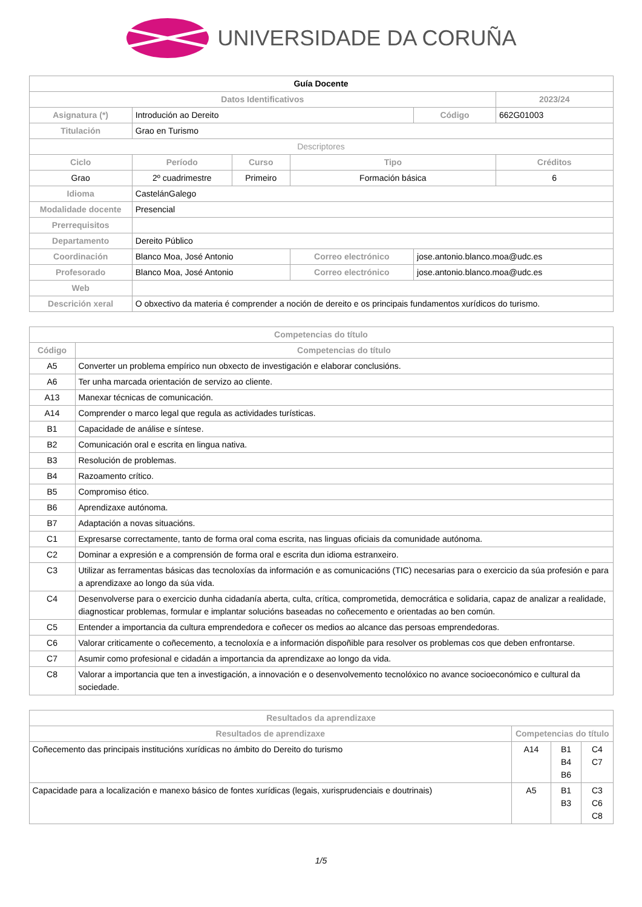UNIVERSIDADE DA CORUÑA
| Guía Docente | | | | | |
| --- | --- | --- | --- | --- | --- |
| Datos Identificativos | | | | | 2023/24 |
| Asignatura (*) | Introdución ao Dereito | | | Código | 662G01003 |
| Titulación | Grao en Turismo | | | | |
| Descriptores | | | | | |
| Ciclo | Período | Curso | Tipo | | Créditos |
| Grao | 2º cuadrimestre | Primeiro | Formación básica | | 6 |
| Idioma | CastelánGalego | | | | |
| Modalidade docente | Presencial | | | | |
| Prerrequisitos | | | | | |
| Departamento | Dereito Público | | | | |
| Coordinación | Blanco Moa, José Antonio | | Correo electrónico | jose.antonio.blanco.moa@udc.es | |
| Profesorado | Blanco Moa, José Antonio | | Correo electrónico | jose.antonio.blanco.moa@udc.es | |
| Web | | | | | |
| Descrición xeral | O obxectivo da materia é comprender a noción de dereito e os principais fundamentos xurídicos do turismo. | | | | |
| Competencias do título | |
| --- | --- |
| Código | Competencias do título |
| A5 | Converter un problema empírico nun obxecto de investigación e elaborar conclusións. |
| A6 | Ter unha marcada orientación de servizo ao cliente. |
| A13 | Manexar técnicas de comunicación. |
| A14 | Comprender o marco legal que regula as actividades turísticas. |
| B1 | Capacidade de análise e síntese. |
| B2 | Comunicación oral e escrita en lingua nativa. |
| B3 | Resolución de problemas. |
| B4 | Razoamento crítico. |
| B5 | Compromiso ético. |
| B6 | Aprendizaxe autónoma. |
| B7 | Adaptación a novas situacións. |
| C1 | Expresarse correctamente, tanto de forma oral coma escrita, nas linguas oficiais da comunidade autónoma. |
| C2 | Dominar a expresión e a comprensión de forma oral e escrita dun idioma estranxeiro. |
| C3 | Utilizar as ferramentas básicas das tecnoloxías da información e as comunicacións (TIC) necesarias para o exercicio da súa profesión e para a aprendizaxe ao longo da súa vida. |
| C4 | Desenvolverse para o exercicio dunha cidadanía aberta, culta, crítica, comprometida, democrática e solidaria, capaz de analizar a realidade, diagnosticar problemas, formular e implantar solucións baseadas no coñecemento e orientadas ao ben común. |
| C5 | Entender a importancia da cultura emprendedora e coñecer os medios ao alcance das persoas emprendedoras. |
| C6 | Valorar criticamente o coñecemento, a tecnoloxía e a información dispoñible para resolver os problemas cos que deben enfrontarse. |
| C7 | Asumir como profesional e cidadán a importancia da aprendizaxe ao longo da vida. |
| C8 | Valorar a importancia que ten a investigación, a innovación e o desenvolvemento tecnolóxico no avance socioeconómico e cultural da sociedade. |
| Resultados da aprendizaxe | | | |
| --- | --- | --- | --- |
| Resultados de aprendizaxe | Competencias do título | | |
| Coñecemento das principais institucións xurídicas no ámbito do Dereito do turismo | A14 | B1 B4 B6 | C4 C7 |
| Capacidade para a localización e manexo básico de fontes xurídicas (legais, xurisprudenciais e doutrinais) | A5 | B1 B3 | C3 C6 C8 |
1/5